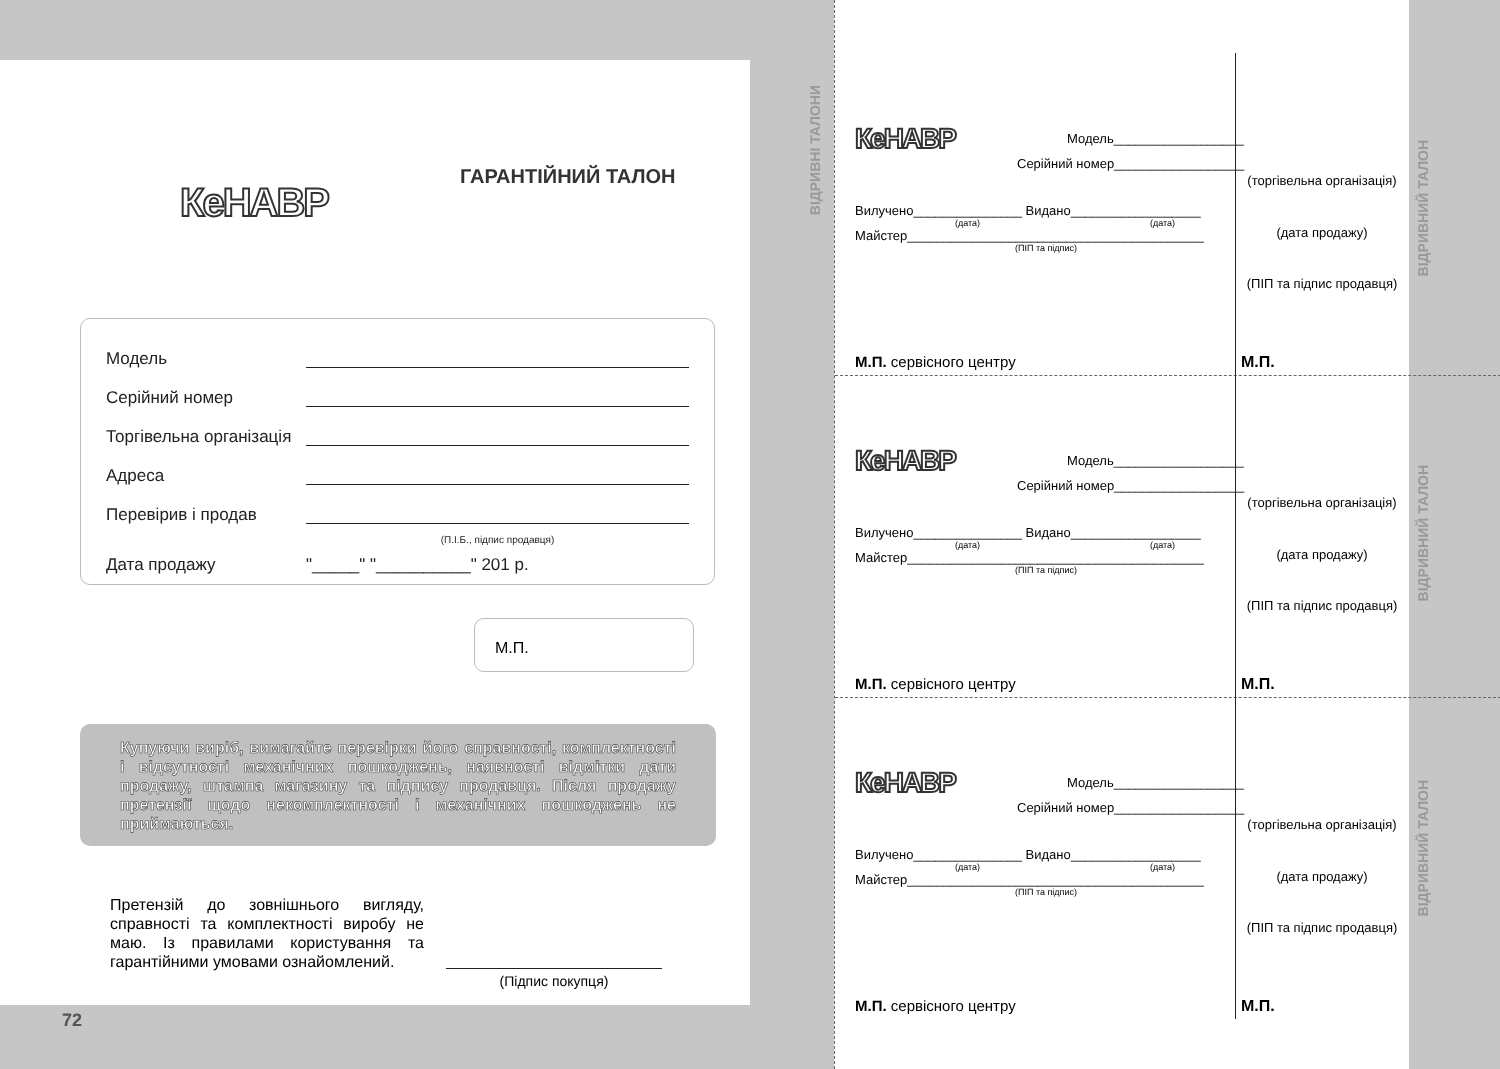КеНАВР
ГАРАНТІЙНИЙ ТАЛОН
Модель
Серійний номер
Торгівельна організація
Адреса
Перевірив і продав
(П.І.Б., підпис продавця)
Дата продажу "_____" "__________" 201 р.
М.П.
Купуючи виріб, вимагайте перевірки його справності, комплектності і відсутності механічних пошкоджень, наявності відмітки дати продажу, штампа магазину та підпису продавця. Після продажу претензії щодо некомплектності і механічних пошкоджень не приймаються.
Претензій до зовнішнього вигляду, справності та комплектності виробу не маю. Із правилами користування та гарантійними умовами ознайомлений.
(Підпис покупця)
72
ВІДРИВНІ ТАЛОНИ
ВІДРИВНИЙ ТАЛОН
ВІДРИВНИЙ ТАЛОН
ВІДРИВНИЙ ТАЛОН
КеНАВР Модель__________________
Серійний номер__________________
Вилучено_______________ Видано__________________
(дата) (дата)
Майстер_________________________________________
(ПІП та підпис)
М.П. сервісного центру
(торгівельна організація)
(дата продажу)
(ПІП та підпис продавця)
М.П.
КеНАВР Модель__________________
Серійний номер__________________
Вилучено_______________ Видано__________________
(дата) (дата)
Майстер_________________________________________
(ПІП та підпис)
М.П. сервісного центру
(торгівельна організація)
(дата продажу)
(ПІП та підпис продавця)
М.П.
КеНАВР Модель__________________
Серійний номер__________________
Вилучено_______________ Видано__________________
(дата) (дата)
Майстер_________________________________________
(ПІП та підпис)
М.П. сервісного центру
(торгівельна організація)
(дата продажу)
(ПІП та підпис продавця)
М.П.